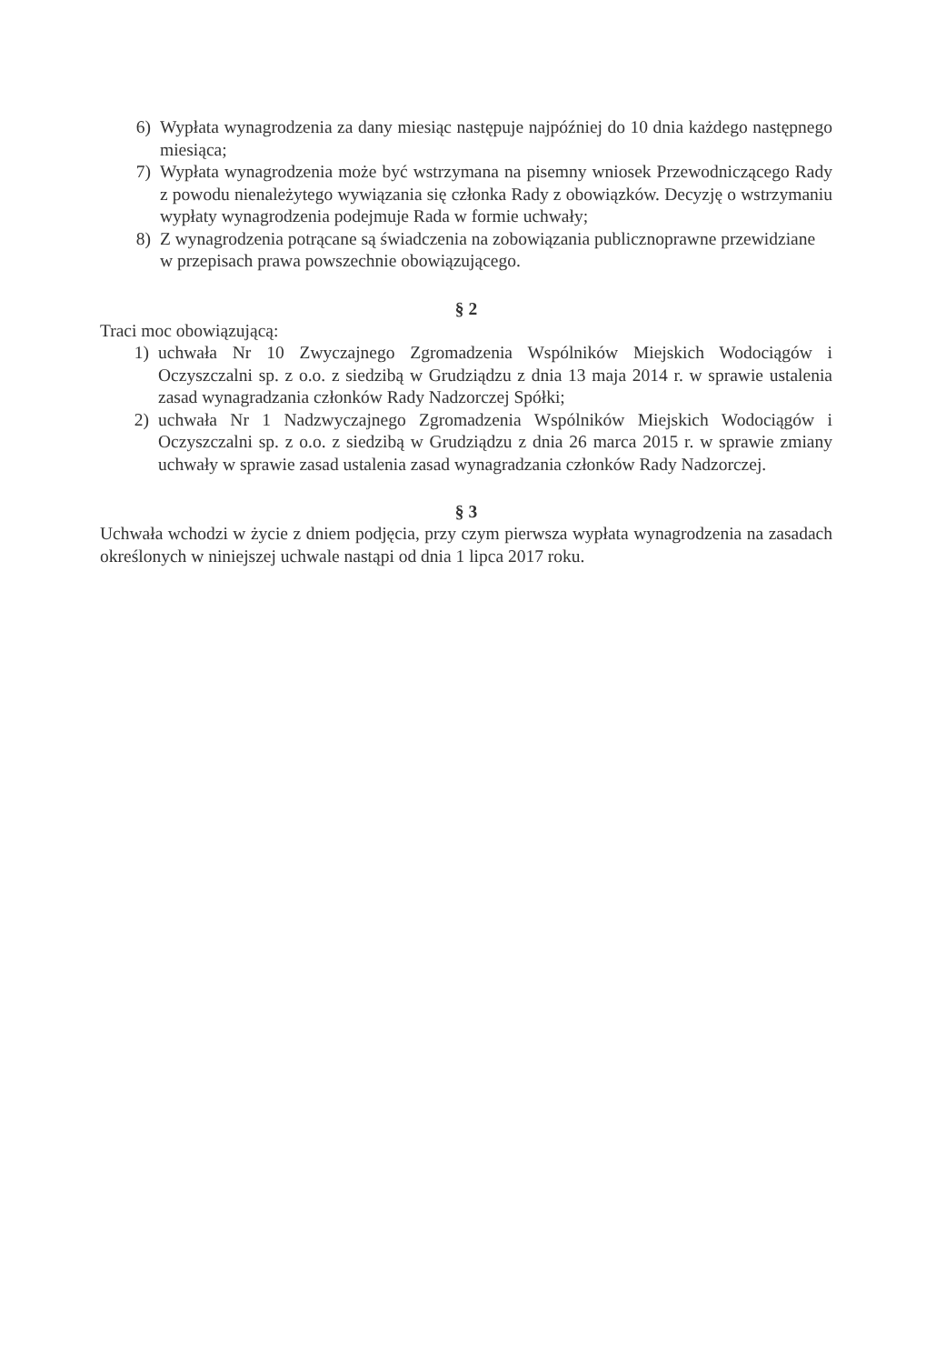6) Wypłata wynagrodzenia za dany miesiąc następuje najpóźniej do 10 dnia każdego następnego miesiąca;
7) Wypłata wynagrodzenia może być wstrzymana na pisemny wniosek Przewodniczącego Rady z powodu nienależytego wywiązania się członka Rady z obowiązków. Decyzję o wstrzymaniu wypłaty wynagrodzenia podejmuje Rada w formie uchwały;
8) Z wynagrodzenia potrącane są świadczenia na zobowiązania publicznoprawne przewidziane
w przepisach prawa powszechnie obowiązującego.
§ 2
Traci moc obowiązującą:
1) uchwała Nr 10 Zwyczajnego Zgromadzenia Wspólników Miejskich Wodociągów i Oczyszczalni sp. z o.o. z siedzibą w Grudziądzu z dnia 13 maja 2014 r. w sprawie ustalenia zasad wynagradzania członków Rady Nadzorczej Spółki;
2) uchwała Nr 1 Nadzwyczajnego Zgromadzenia Wspólników Miejskich Wodociągów i Oczyszczalni sp. z o.o. z siedzibą w Grudziądzu z dnia 26 marca 2015 r. w sprawie zmiany uchwały w sprawie zasad ustalenia zasad wynagradzania członków Rady Nadzorczej.
§ 3
Uchwała wchodzi w życie z dniem podjęcia, przy czym pierwsza wypłata wynagrodzenia na zasadach określonych w niniejszej uchwale nastąpi od dnia 1 lipca 2017 roku.